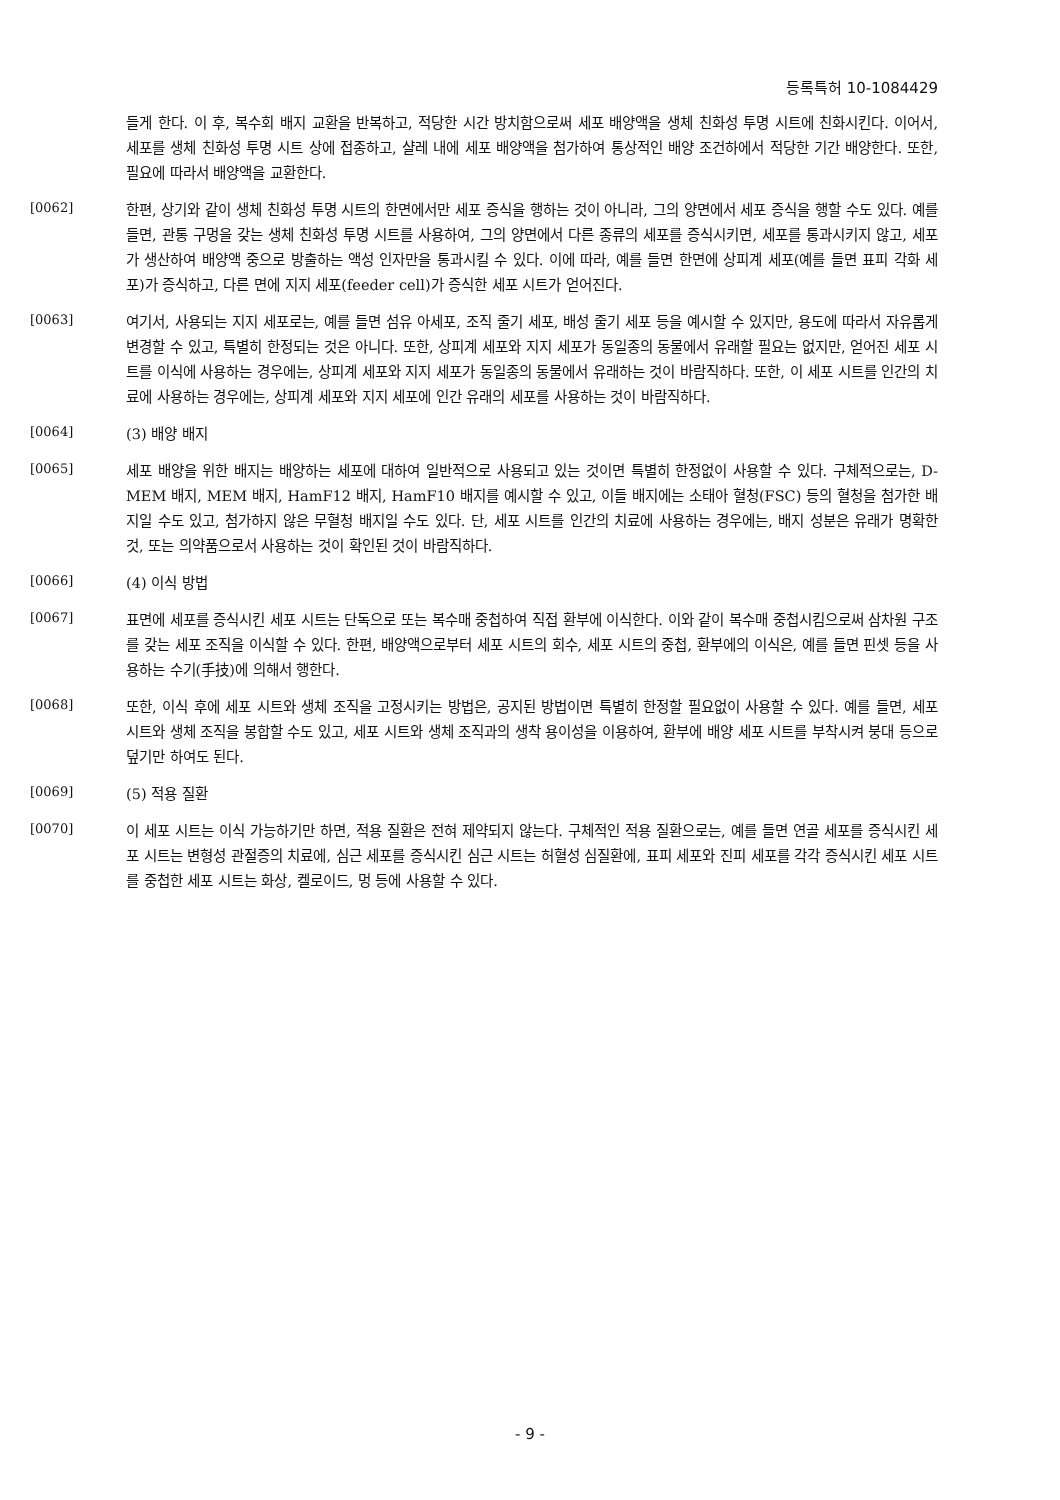등록특허 10-1084429
들게 한다. 이 후, 복수회 배지 교환을 반복하고, 적당한 시간 방치함으로써 세포 배양액을 생체 친화성 투명 시트에 친화시킨다. 이어서, 세포를 생체 친화성 투명 시트 상에 접종하고, 샬레 내에 세포 배양액을 첨가하여 통상적인 배양 조건하에서 적당한 기간 배양한다. 또한, 필요에 따라서 배양액을 교환한다.
[0062]
한편, 상기와 같이 생체 친화성 투명 시트의 한면에서만 세포 증식을 행하는 것이 아니라, 그의 양면에서 세포 증식을 행할 수도 있다. 예를 들면, 관통 구멍을 갖는 생체 친화성 투명 시트를 사용하여, 그의 양면에서 다른 종류의 세포를 증식시키면, 세포를 통과시키지 않고, 세포가 생산하여 배양액 중으로 방출하는 액성 인자만을 통과시킬 수 있다. 이에 따라, 예를 들면 한면에 상피계 세포(예를 들면 표피 각화 세포)가 증식하고, 다른 면에 지지 세포(feeder cell)가 증식한 세포 시트가 얻어진다.
[0063]
여기서, 사용되는 지지 세포로는, 예를 들면 섬유 아세포, 조직 줄기 세포, 배성 줄기 세포 등을 예시할 수 있지만, 용도에 따라서 자유롭게 변경할 수 있고, 특별히 한정되는 것은 아니다. 또한, 상피계 세포와 지지 세포가 동일종의 동물에서 유래할 필요는 없지만, 얻어진 세포 시트를 이식에 사용하는 경우에는, 상피계 세포와 지지 세포가 동일종의 동물에서 유래하는 것이 바람직하다. 또한, 이 세포 시트를 인간의 치료에 사용하는 경우에는, 상피계 세포와 지지 세포에 인간 유래의 세포를 사용하는 것이 바람직하다.
[0064]
(3) 배양 배지
[0065]
세포 배양을 위한 배지는 배양하는 세포에 대하여 일반적으로 사용되고 있는 것이면 특별히 한정없이 사용할 수 있다. 구체적으로는, D-MEM 배지, MEM 배지, HamF12 배지, HamF10 배지를 예시할 수 있고, 이들 배지에는 소태아 혈청(FSC) 등의 혈청을 첨가한 배지일 수도 있고, 첨가하지 않은 무혈청 배지일 수도 있다. 단, 세포 시트를 인간의 치료에 사용하는 경우에는, 배지 성분은 유래가 명확한 것, 또는 의약품으로서 사용하는 것이 확인된 것이 바람직하다.
[0066]
(4) 이식 방법
[0067]
표면에 세포를 증식시킨 세포 시트는 단독으로 또는 복수매 중첩하여 직접 환부에 이식한다. 이와 같이 복수매 중첩시킴으로써 삼차원 구조를 갖는 세포 조직을 이식할 수 있다. 한편, 배양액으로부터 세포 시트의 회수, 세포 시트의 중첩, 환부에의 이식은, 예를 들면 핀셋 등을 사용하는 수기(手技)에 의해서 행한다.
[0068]
또한, 이식 후에 세포 시트와 생체 조직을 고정시키는 방법은, 공지된 방법이면 특별히 한정할 필요없이 사용할 수 있다. 예를 들면, 세포 시트와 생체 조직을 봉합할 수도 있고, 세포 시트와 생체 조직과의 생착 용이성을 이용하여, 환부에 배양 세포 시트를 부착시켜 붕대 등으로 덮기만 하여도 된다.
[0069]
(5) 적용 질환
[0070]
이 세포 시트는 이식 가능하기만 하면, 적용 질환은 전혀 제약되지 않는다. 구체적인 적용 질환으로는, 예를 들면 연골 세포를 증식시킨 세포 시트는 변형성 관절증의 치료에, 심근 세포를 증식시킨 심근 시트는 허혈성 심질환에, 표피 세포와 진피 세포를 각각 증식시킨 세포 시트를 중첩한 세포 시트는 화상, 켈로이드, 멍 등에 사용할 수 있다.
- 9 -